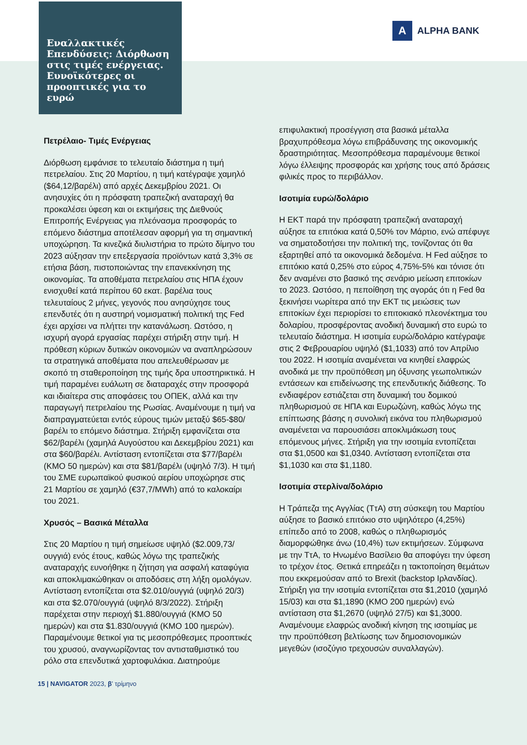Εναλλακτικές Επενδύσεις: Διόρθωση στις τιμές ενέργειας. Ευνοϊκότερες οι προοπτικές για το ευρώ
A
ALPHA BANK
Πετρέλαιο- Τιμές Ενέργειας
Διόρθωση εμφάνισε το τελευταίο διάστημα η τιμή πετρελαίου. Στις 20 Μαρτίου, η τιμή κατέγραψε χαμηλό ($64,12/βαρέλι) από αρχές Δεκεμβρίου 2021. Οι ανησυχίες ότι η πρόσφατη τραπεζική αναταραχή θα προκαλέσει ύφεση και οι εκτιμήσεις της Διεθνούς Επιτροπής Ενέργειας για πλεόνασμα προσφοράς το επόμενο διάστημα αποτέλεσαν αφορμή για τη σημαντική υποχώρηση. Τα κινεζικά διυλιστήρια το πρώτο δίμηνο του 2023 αύξησαν την επεξεργασία προϊόντων κατά 3,3% σε ετήσια βάση, πιστοποιώντας την επανεκκίνηση της οικονομίας. Τα αποθέματα πετρελαίου στις ΗΠΑ έχουν ενισχυθεί κατά περίπου 60 εκατ. βαρέλια τους τελευταίους 2 μήνες, γεγονός που ανησύχησε τους επενδυτές ότι η αυστηρή νομισματική πολιτική της Fed έχει αρχίσει να πλήττει την κατανάλωση. Ωστόσο, η ισχυρή αγορά εργασίας παρέχει στήριξη στην τιμή. Η πρόθεση κύριων δυτικών οικονομιών να αναπληρώσουν τα στρατηγικά αποθέματα που απελευθέρωσαν με σκοπό τη σταθεροποίηση της τιμής δρα υποστηρικτικά. Η τιμή παραμένει ευάλωτη σε διαταραχές στην προσφορά και ιδιαίτερα στις αποφάσεις του ΟΠΕΚ, αλλά και την παραγωγή πετρελαίου της Ρωσίας. Αναμένουμε η τιμή να διαπραγματεύεται εντός εύρους τιμών μεταξύ $65-$80/βαρέλι το επόμενο διάστημα. Στήριξη εμφανίζεται στα $62/βαρέλι (χαμηλά Αυγούστου και Δεκεμβρίου 2021) και στα $60/βαρέλι. Αντίσταση εντοπίζεται στα $77/βαρέλι (ΚΜΟ 50 ημερών) και στα $81/βαρέλι (υψηλό 7/3). Η τιμή του ΣΜΕ ευρωπαϊκού φυσικού αερίου υποχώρησε στις 21 Μαρτίου σε χαμηλό (€37,7/MWh) από το καλοκαίρι του 2021.
Χρυσός – Βασικά Μέταλλα
Στις 20 Μαρτίου η τιμή σημείωσε υψηλό ($2.009,73/ουγγιά) ενός έτους, καθώς λόγω της τραπεζικής αναταραχής ευνοήθηκε η ζήτηση για ασφαλή καταφύγια και αποκλιμακώθηκαν οι αποδόσεις στη λήξη ομολόγων. Αντίσταση εντοπίζεται στα $2.010/ουγγιά (υψηλό 20/3) και στα $2.070/ουγγιά (υψηλό 8/3/2022). Στήριξη παρέχεται στην περιοχή $1.880/ουγγιά (ΚΜΟ 50 ημερών) και στα $1.830/ουγγιά (ΚΜΟ 100 ημερών). Παραμένουμε θετικοί για τις μεσοπρόθεσμες προοπτικές του χρυσού, αναγνωρίζοντας τον αντισταθμιστικό του ρόλο στα επενδυτικά χαρτοφυλάκια. Διατηρούμε
επιφυλακτική προσέγγιση στα βασικά μέταλλα βραχυπρόθεσμα λόγω επιβράδυνσης της οικονομικής δραστηριότητας. Μεσοπρόθεσμα παραμένουμε θετικοί λόγω έλλειψης προσφοράς και χρήσης τους από δράσεις φιλικές προς το περιβάλλον.
Ισοτιμία ευρώ/δολάριο
Η ΕΚΤ παρά την πρόσφατη τραπεζική αναταραχή αύξησε τα επιτόκια κατά 0,50% τον Μάρτιο, ενώ απέφυγε να σηματοδοτήσει την πολιτική της, τονίζοντας ότι θα εξαρτηθεί από τα οικονομικά δεδομένα. Η Fed αύξησε το επιτόκιο κατά 0,25% στο εύρος 4,75%-5% και τόνισε ότι δεν αναμένει στο βασικό της σενάριο μείωση επιτοκίων το 2023. Ωστόσο, η πεποίθηση της αγοράς ότι η Fed θα ξεκινήσει νωρίτερα από την ΕΚΤ τις μειώσεις των επιτοκίων έχει περιορίσει το επιτοκιακό πλεονέκτημα του δολαρίου, προσφέροντας ανοδική δυναμική στο ευρώ το τελευταίο διάστημα. Η ισοτιμία ευρώ/δολάριο κατέγραψε στις 2 Φεβρουαρίου υψηλό ($1,1033) από τον Απρίλιο του 2022. Η ισοτιμία αναμένεται να κινηθεί ελαφρώς ανοδικά με την προϋπόθεση μη όξυνσης γεωπολιτικών εντάσεων και επιδείνωσης της επενδυτικής διάθεσης. Το ενδιαφέρον εστιάζεται στη δυναμική του δομικού πληθωρισμού σε ΗΠΑ και Ευρωζώνη, καθώς λόγω της επίπτωσης βάσης η συνολική εικόνα του πληθωρισμού αναμένεται να παρουσιάσει αποκλιμάκωση τους επόμενους μήνες. Στήριξη για την ισοτιμία εντοπίζεται στα $1,0500 και $1,0340. Αντίσταση εντοπίζεται στα $1,1030 και στα $1,1180.
Ισοτιμία στερλίνα/δολάριο
Η Τράπεζα της Αγγλίας (ΤτΑ) στη σύσκεψη του Μαρτίου αύξησε το βασικό επιτόκιο στο υψηλότερο (4,25%) επίπεδο από το 2008, καθώς ο πληθωρισμός διαμορφώθηκε άνω (10,4%) των εκτιμήσεων. Σύμφωνα με την ΤτΑ, το Ηνωμένο Βασίλειο θα αποφύγει την ύφεση το τρέχον έτος. Θετικά επηρεάζει η τακτοποίηση θεμάτων που εκκρεμούσαν από το Brexit (backstop Ιρλανδίας). Στήριξη για την ισοτιμία εντοπίζεται στα $1,2010 (χαμηλό 15/03) και στα $1,1890 (ΚΜΟ 200 ημερών) ενώ αντίσταση στα $1,2670 (υψηλό 27/5) και $1,3000. Αναμένουμε ελαφρώς ανοδική κίνηση της ισοτιμίας με την προϋπόθεση βελτίωσης των δημοσιονομικών μεγεθών (ισοζύγιο τρεχουσών συναλλαγών).
15 | NAVIGATOR 2023, β’ τρίμηνο